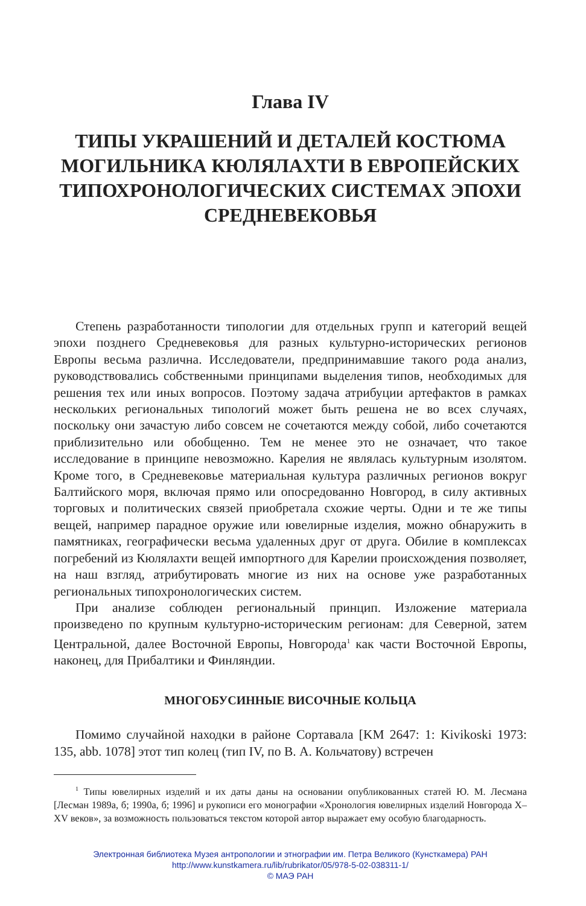Глава IV
ТИПЫ УКРАШЕНИЙ И ДЕТАЛЕЙ КОСТЮМА МОГИЛЬНИКА КЮЛЯЛАХТИ В ЕВРОПЕЙСКИХ ТИПОХРОНОЛОГИЧЕСКИХ СИСТЕМАХ ЭПОХИ СРЕДНЕВЕКОВЬЯ
Степень разработанности типологии для отдельных групп и категорий вещей эпохи позднего Средневековья для разных культурно-исторических регионов Европы весьма различна. Исследователи, предпринимавшие такого рода анализ, руководствовались собственными принципами выделения типов, необходимых для решения тех или иных вопросов. Поэтому задача атрибуции артефактов в рамках нескольких региональных типологий может быть решена не во всех случаях, поскольку они зачастую либо совсем не сочетаются между собой, либо сочетаются приблизительно или обобщенно. Тем не менее это не означает, что такое исследование в принципе невозможно. Карелия не являлась культурным изолятом. Кроме того, в Средневековье материальная культура различных регионов вокруг Балтийского моря, включая прямо или опосредованно Новгород, в силу активных торговых и политических связей приобретала схожие черты. Одни и те же типы вещей, например парадное оружие или ювелирные изделия, можно обнаружить в памятниках, географически весьма удаленных друг от друга. Обилие в комплексах погребений из Кюлялахти вещей импортного для Карелии происхождения позволяет, на наш взгляд, атрибутировать многие из них на основе уже разработанных региональных типохронологических систем.
При анализе соблюден региональный принцип. Изложение материала произведено по крупным культурно-историческим регионам: для Северной, затем Центральной, далее Восточной Европы, Новгорода<sup>1</sup> как части Восточной Европы, наконец, для Прибалтики и Финляндии.
МНОГОБУСИННЫЕ ВИСОЧНЫЕ КОЛЬЦА
Помимо случайной находки в районе Сортавала [KM 2647: 1: Kivikoski 1973: 135, abb. 1078] этот тип колец (тип IV, по В. А. Кольчатову) встречен
<sup>1</sup> Типы ювелирных изделий и их даты даны на основании опубликованных статей Ю. М. Лесмана [Лесман 1989а, б; 1990а, б; 1996] и рукописи его монографии «Хронология ювелирных изделий Новгорода X–XV веков», за возможность пользоваться текстом которой автор выражает ему особую благодарность.
Электронная библиотека Музея антропологии и этнографии им. Петра Великого (Кунсткамера) РАН
http://www.kunstkamera.ru/lib/rubrikator/05/978-5-02-038311-1/
© МАЭ РАН